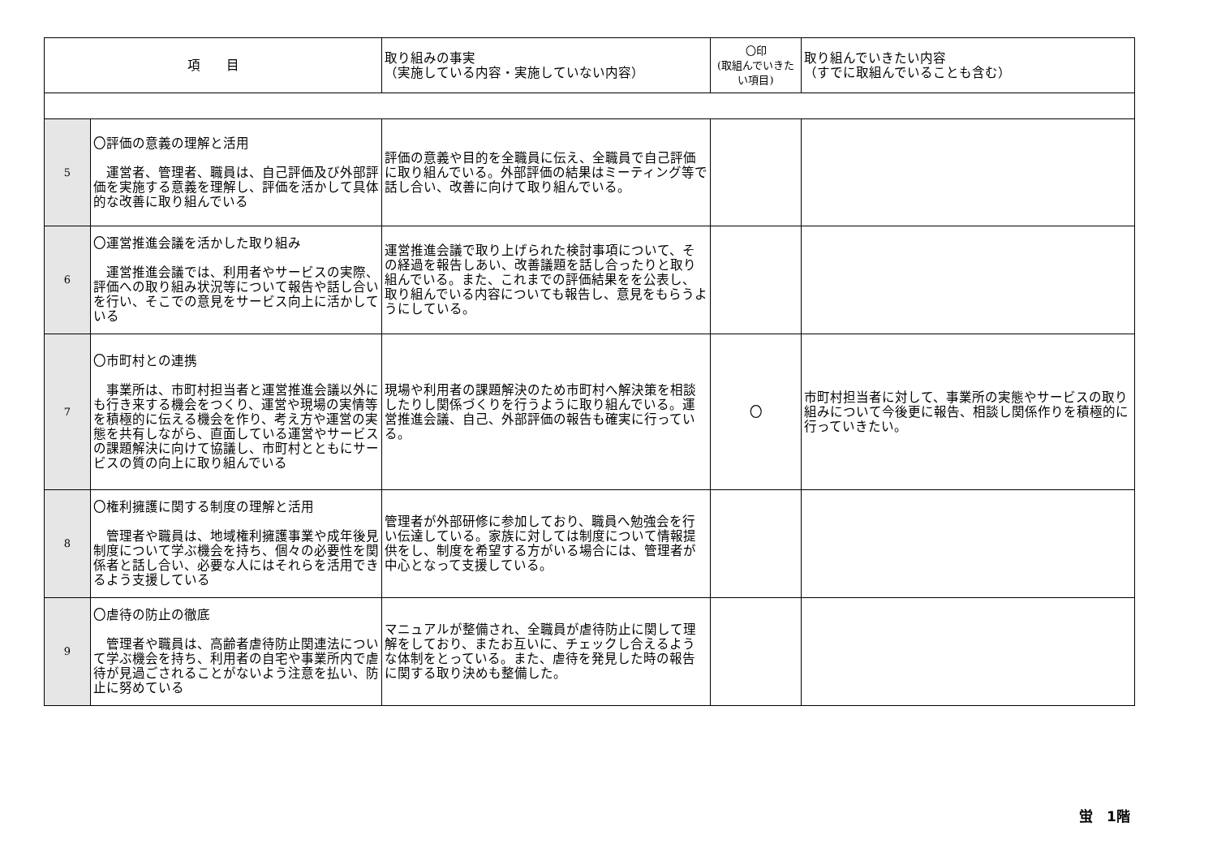| 項 目 | | 取り組みの事実 （実施している内容・実施していない内容） | 〇印 (取組んでいきたい項目) | 取り組んでいきたい内容 （すでに取組んでいることも含む） |
| --- | --- | --- | --- | --- |
| 5 | 〇評価の意義の理解と活用 運営者、管理者、職員は、自己評価及び外部評価を実施する意義を理解し、評価を活かして具体的な改善に取り組んでいる | 評価の意義や目的を全職員に伝え、全職員で自己評価に取り組んでいる。外部評価の結果はミーティング等で話し合い、改善に向けて取り組んでいる。 | | |
| 6 | 〇運営推進会議を活かした取り組み 運営推進会議では、利用者やサービスの実際、評価への取り組み状況等について報告や話し合いを行い、そこでの意見をサービス向上に活かしている | 運営推進会議で取り上げられた検討事項について、その経過を報告しあい、改善議題を話し合ったりと取り組んでいる。また、これまでの評価結果をを公表し、取り組んでいる内容についても報告し、意見をもらうようにしている。 | | |
| 7 | 〇市町村との連携 事業所は、市町村担当者と運営推進会議以外にも行き来する機会をつくり、運営や現場の実情等を積極的に伝える機会を作り、考え方や運営の実態を共有しながら、直面している運営やサービスの課題解決に向けて協議し、市町村とともにサービスの質の向上に取り組んでいる | 現場や利用者の課題解決のため市町村へ解決策を相談したりし関係づくりを行うように取り組んでいる。運営推進会議、自己、外部評価の報告も確実に行っている。 | 〇 | 市町村担当者に対して、事業所の実態やサービスの取り組みについて今後更に報告、相談し関係作りを積極的に行っていきたい。 |
| 8 | 〇権利擁護に関する制度の理解と活用 管理者や職員は、地域権利擁護事業や成年後見制度について学ぶ機会を持ち、個々の必要性を関係者と話し合い、必要な人にはそれらを活用できるよう支援している | 管理者が外部研修に参加しており、職員へ勉強会を行い伝達している。家族に対しては制度について情報提供をし、制度を希望する方がいる場合には、管理者が中心となって支援している。 | | |
| 9 | 〇虐待の防止の徹底 管理者や職員は、高齢者虐待防止関連法について学ぶ機会を持ち、利用者の自宅や事業所内で虐待が見過ごされることがないよう注意を払い、防止に努めている | マニュアルが整備され、全職員が虐待防止に関して理解をしており、またお互いに、チェックし合えるような体制をとっている。また、虐待を発見した時の報告に関する取り決めも整備した。 | | |
蛍　1階